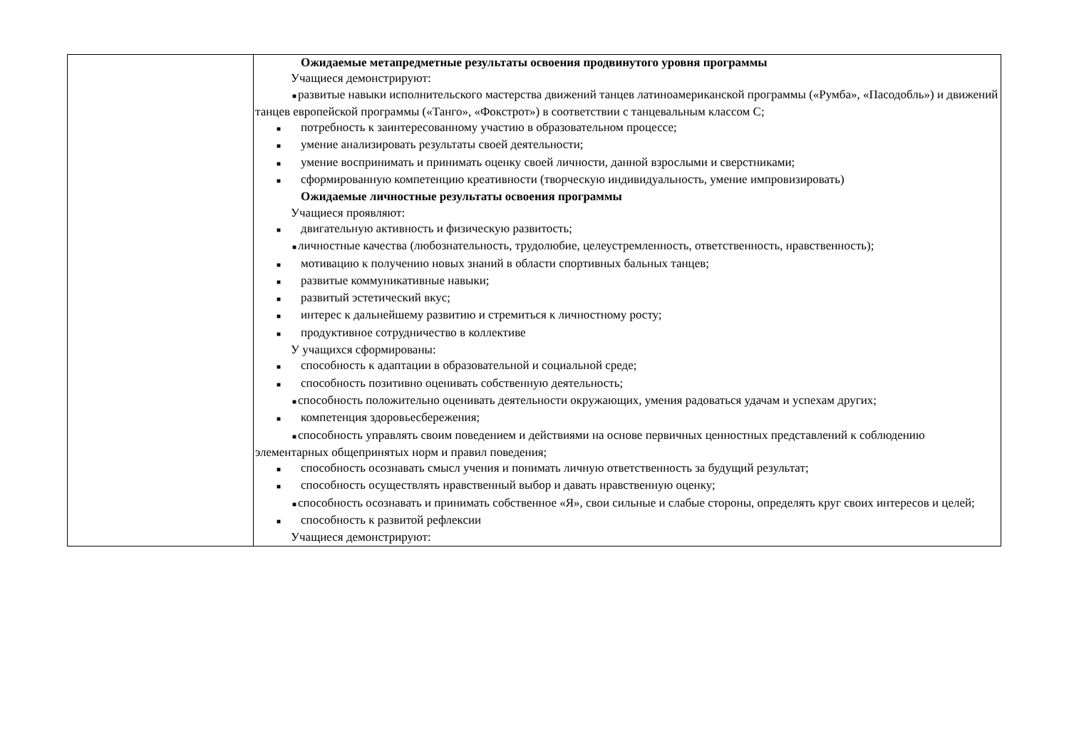| | Ожидаемые метапредметные результаты освоения продвинутого уровня программы Учащиеся демонстрируют: ■ развитые навыки исполнительского мастерства движений танцев латиноамериканской программы («Румба», «Пасодобль») и движений танцев европейской программы («Танго», «Фокстрот») в соответствии с танцевальным классом С; ■ потребность к заинтересованному участию в образовательном процессе; ■ умение анализировать результаты своей деятельности; ■ умение воспринимать и принимать оценку своей личности, данной взрослыми и сверстниками; ■ сформированную компетенцию креативности (творческую индивидуальность, умение импровизировать) Ожидаемые личностные результаты освоения программы Учащиеся проявляют: ■ двигательную активность и физическую развитость; ■ личностные качества (любознательность, трудолюбие, целеустремленность, ответственность, нравственность); ■ мотивацию к получению новых знаний в области спортивных бальных танцев; ■ развитые коммуникативные навыки; ■ развитый эстетический вкус; ■ интерес к дальнейшему развитию и стремиться к личностному росту; ■ продуктивное сотрудничество в коллективе У учащихся сформированы: ■ способность к адаптации в образовательной и социальной среде; ■ способность позитивно оценивать собственную деятельность; ■ способность положительно оценивать деятельности окружающих, умения радоваться удачам и успехам других; ■ компетенция здоровьесбережения; ■ способность управлять своим поведением и действиями на основе первичных ценностных представлений к соблюдению элементарных общепринятых норм и правил поведения; ■ способность осознавать смысл учения и понимать личную ответственность за будущий результат; ■ способность осуществлять нравственный выбор и давать нравственную оценку; ■ способность осознавать и принимать собственное «Я», свои сильные и слабые стороны, определять круг своих интересов и целей; ■ способность к развитой рефлексии Учащиеся демонстрируют: |